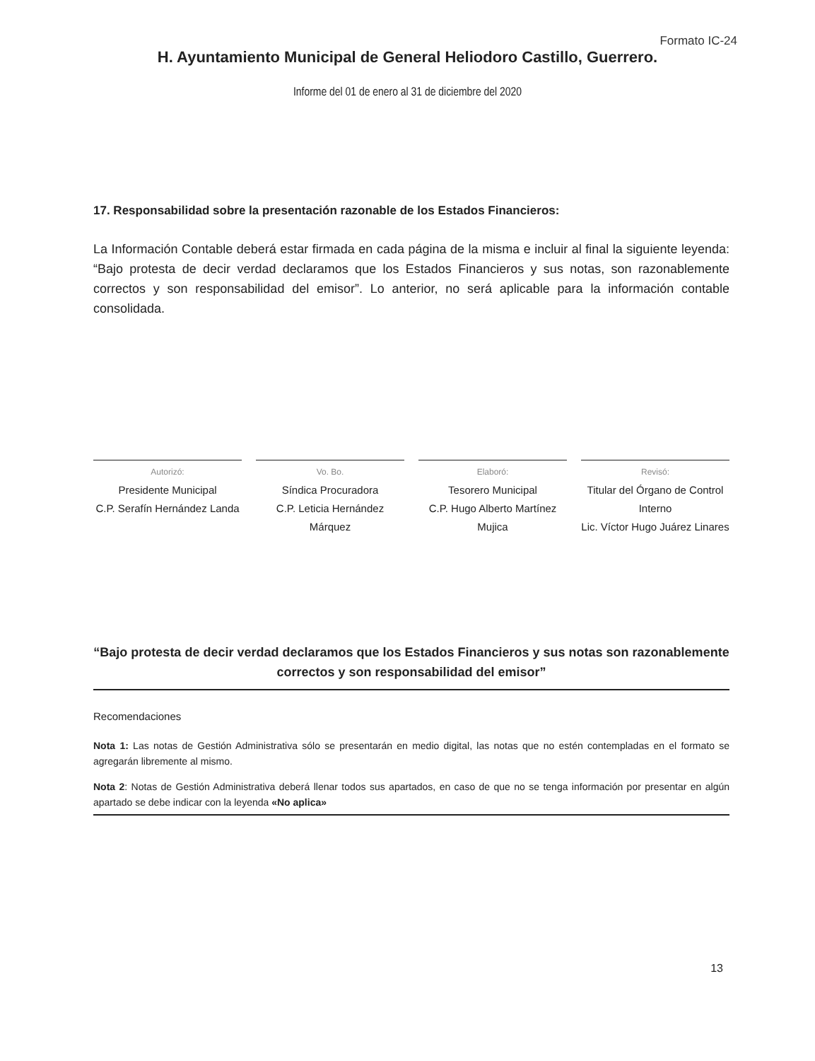Formato IC-24
H. Ayuntamiento Municipal de General Heliodoro Castillo, Guerrero.
Informe del 01 de enero al 31 de diciembre del 2020
17. Responsabilidad sobre la presentación razonable de los Estados Financieros:
La Información Contable deberá estar firmada en cada página de la misma e incluir al final la siguiente leyenda: “Bajo protesta de decir verdad declaramos que los Estados Financieros y sus notas, son razonablemente correctos y son responsabilidad del emisor”. Lo anterior, no será aplicable para la información contable consolidada.
Autorizó:
Presidente Municipal
C.P. Serafín Hernández Landa
Vo. Bo.
Síndica Procuradora
C.P. Leticia Hernández Márquez
Elaboró:
Tesorero Municipal
C.P. Hugo Alberto Martínez Mujica
Revisó:
Titular del Órgano de Control Interno
Lic. Víctor Hugo Juárez Linares
“Bajo protesta de decir verdad declaramos que los Estados Financieros y sus notas son razonablemente correctos y son responsabilidad del emisor”
Recomendaciones
Nota 1: Las notas de Gestión Administrativa sólo se presentarán en medio digital, las notas que no estén contempladas en el formato se agregarán libremente al mismo.
Nota 2: Notas de Gestión Administrativa deberá llenar todos sus apartados, en caso de que no se tenga información por presentar en algún apartado se debe indicar con la leyenda «No aplica»
13